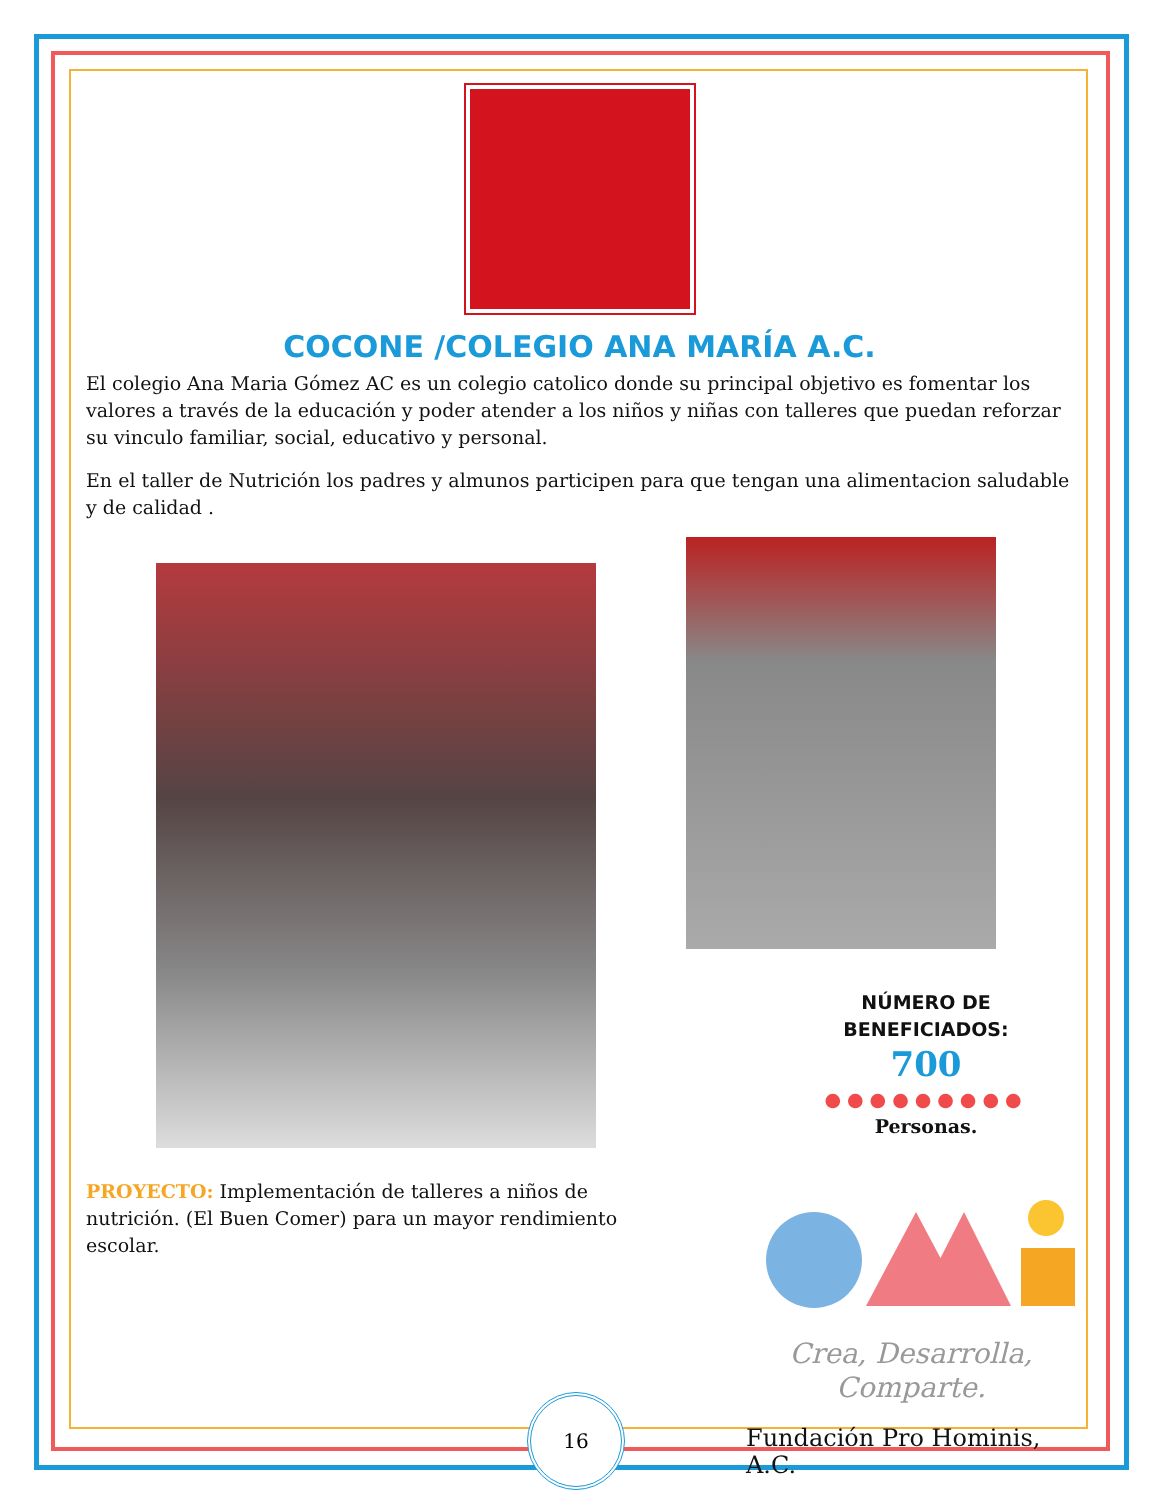COCONE /COLEGIO ANA MARÍA A.C.
El colegio Ana Maria Gómez AC es un colegio catolico donde su principal objetivo es fomentar los valores a través de la educación y poder atender a los niños y niñas con talleres que puedan reforzar su vinculo familiar, social, educativo y personal.
En el taller de Nutrición los padres y almunos participen para que tengan una alimentacion saludable y de calidad .
PROYECTO: Implementación de talleres a niños de nutrición. (El Buen Comer) para un mayor rendimiento escolar.
NÚMERO DE BENEFICIADOS:
700
●●●●●●●●●
Personas.
Crea, Desarrolla,
Comparte.
Fundación Pro Hominis, A.C.
16